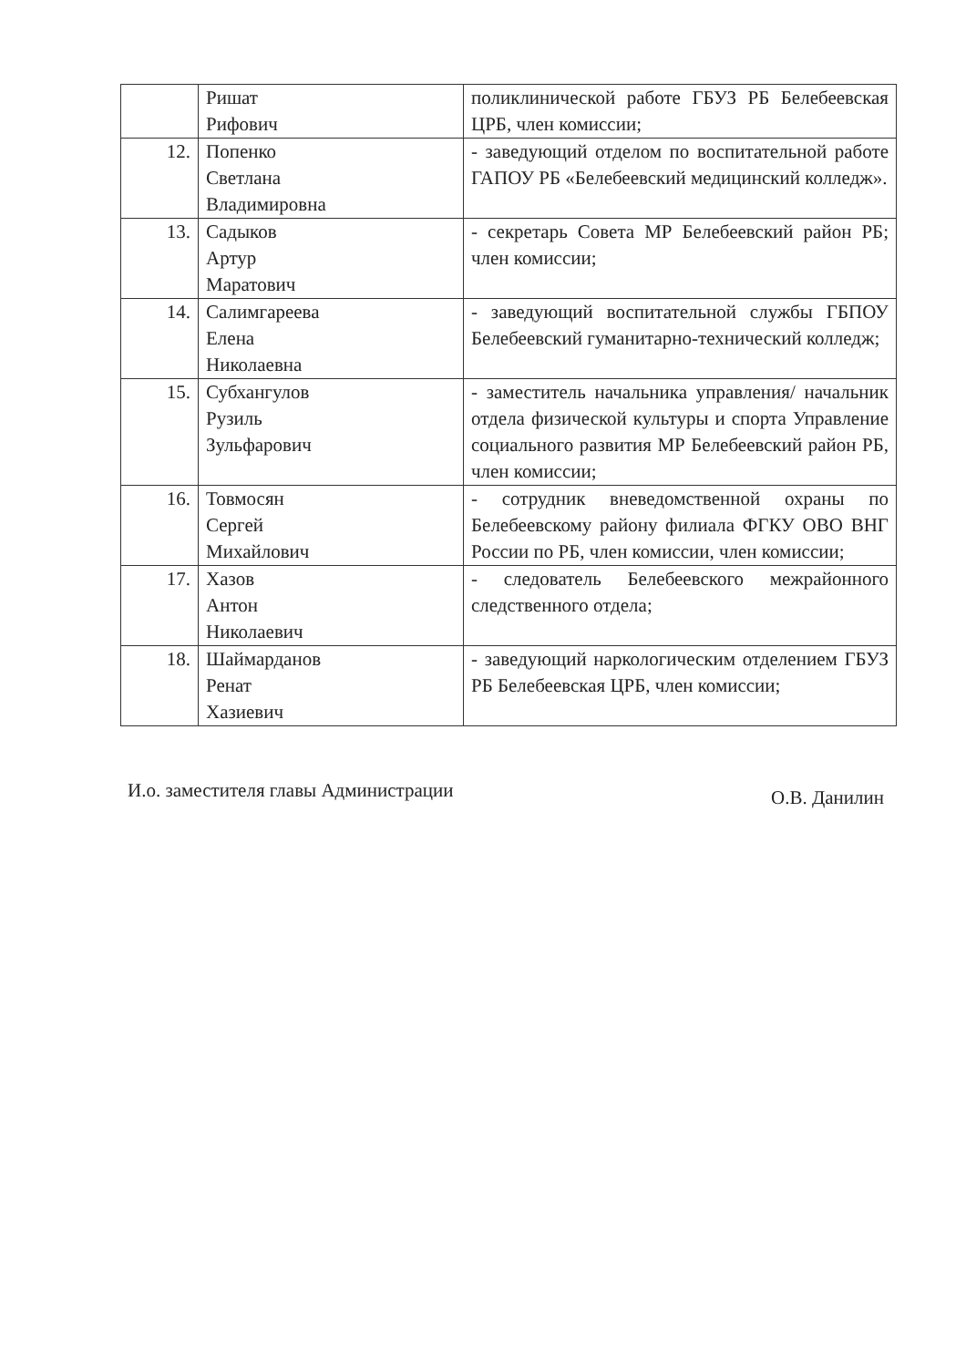| | Ришат Рифович | поликлинической работе ГБУЗ РБ Белебеевская ЦРБ, член комиссии; |
| 12. | Попенко Светлана Владимировна | - заведующий отделом по воспитательной работе ГАПОУ РБ «Белебеевский медицинский колледж». |
| 13. | Садыков Артур Маратович | - секретарь Совета МР Белебеевский район РБ; член комиссии; |
| 14. | Салимгареева Елена Николаевна | - заведующий воспитательной службы ГБПОУ Белебеевский гуманитарно-технический колледж; |
| 15. | Субхангулов Рузиль Зульфарович | - заместитель начальника управления/ начальник отдела физической культуры и спорта Управление социального развития МР Белебеевский район РБ, член комиссии; |
| 16. | Товмосян Сергей Михайлович | - сотрудник вневедомственной охраны по Белебеевскому району филиала ФГКУ ОВО ВНГ России по РБ, член комиссии, член комиссии; |
| 17. | Хазов Антон Николаевич | - следователь Белебеевского межрайонного следственного отдела; |
| 18. | Шаймарданов Ренат Хазиевич | - заведующий наркологическим отделением ГБУЗ РБ Белебеевская ЦРБ, член комиссии; |
И.о. заместителя главы Администрации О.В. Данилин